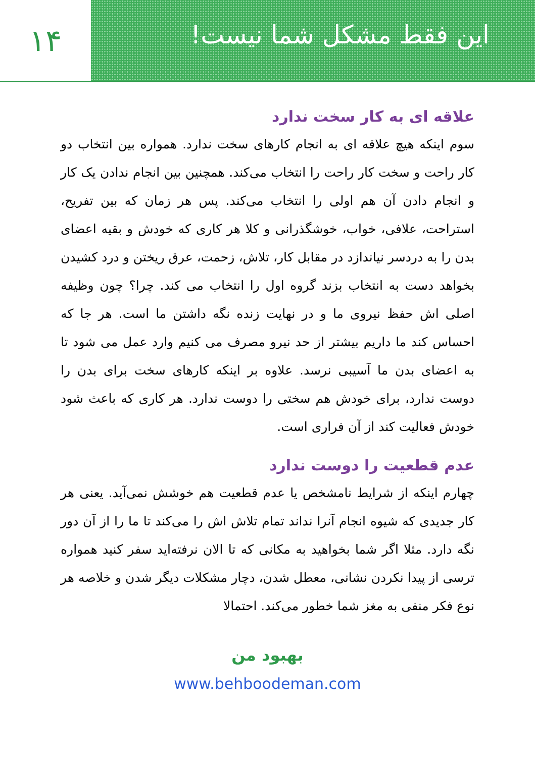۱۴
این فقط مشکل شما نیست!
علاقه ای به کار سخت ندارد
سوم اینکه هیچ علاقه ای به انجام کارهای سخت ندارد. همواره بین انتخاب دو کار راحت و سخت کار راحت را انتخاب می‌کند. همچنین بین انجام ندادن یک کار و انجام دادن آن هم اولی را انتخاب می‌کند. پس هر زمان که بین تفریح، استراحت، علافی، خواب، خوشگذرانی و کلا هر کاری که خودش و بقیه اعضای بدن را به دردسر نیاندازد در مقابل کار، تلاش، زحمت، عرق ریختن و درد کشیدن بخواهد دست به انتخاب بزند گروه اول را انتخاب می کند. چرا؟ چون وظیفه اصلی اش حفظ نیروی ما و در نهایت زنده نگه داشتن ما است. هر جا که احساس کند ما داریم بیشتر از حد نیرو مصرف می کنیم وارد عمل می شود تا به اعضای بدن ما آسیبی نرسد. علاوه بر اینکه کارهای سخت برای بدن را دوست ندارد، برای خودش هم سختی را دوست ندارد. هر کاری که باعث شود خودش فعالیت کند از آن فراری است.
عدم قطعیت را دوست ندارد
چهارم اینکه از شرایط نامشخص یا عدم قطعیت هم خوشش نمی‌آید. یعنی هر کار جدیدی که شیوه انجام آنرا نداند تمام تلاش اش را می‌کند تا ما را از آن دور نگه دارد. مثلا اگر شما بخواهید به مکانی که تا الان نرفته‌اید سفر کنید همواره ترسی از پیدا نکردن نشانی، معطل شدن، دچار مشکلات دیگر شدن و خلاصه هر نوع فکر منفی به مغز شما خطور می‌کند. احتمالا
بهبود من
www.behboodeman.com